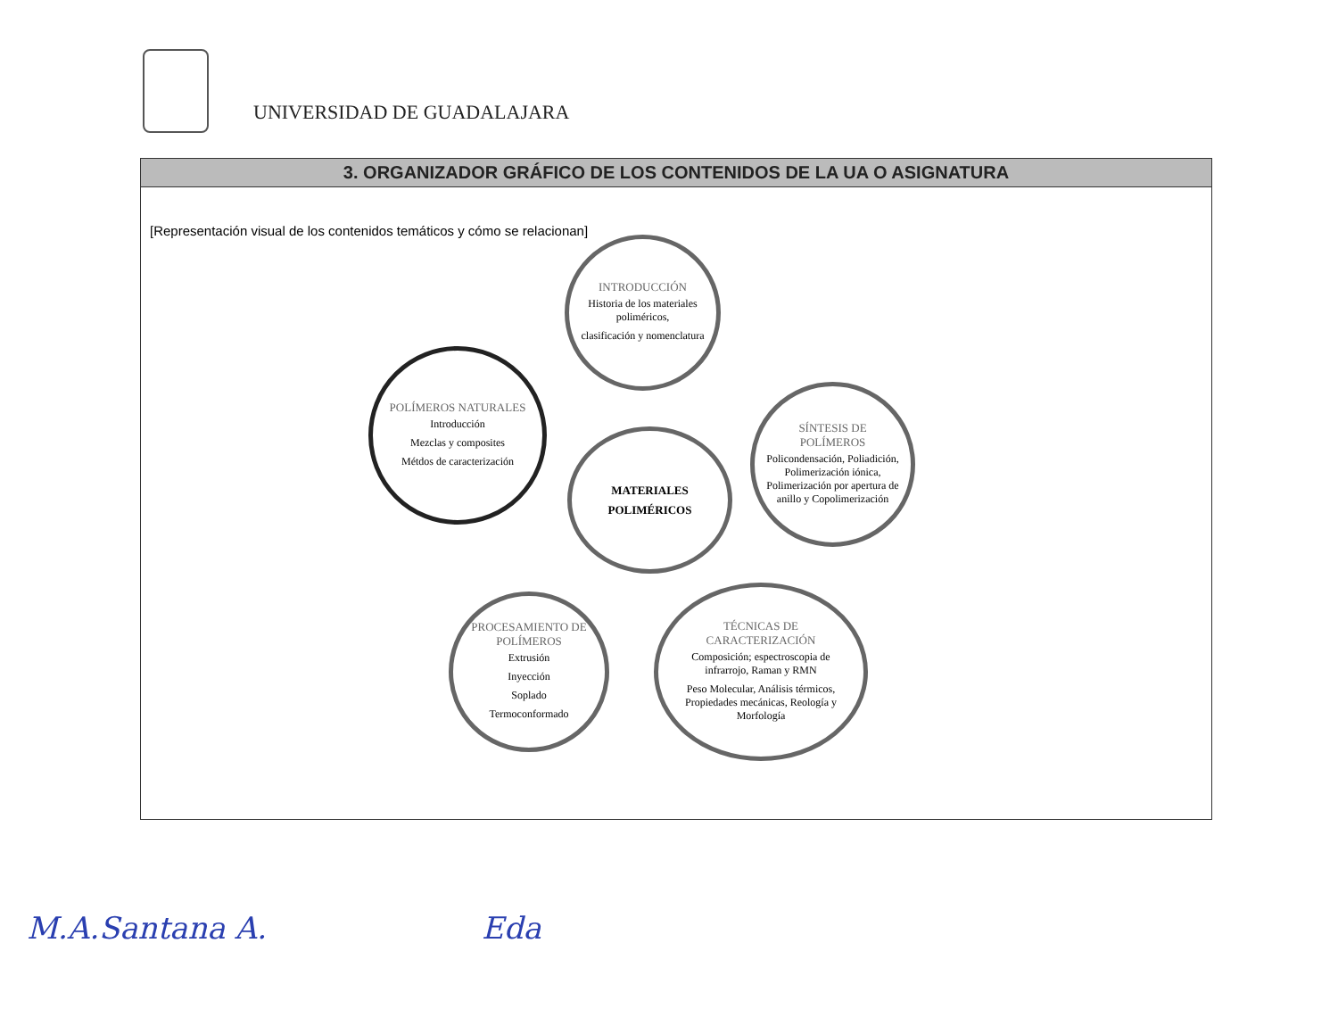UNIVERSIDAD DE GUADALAJARA
3. ORGANIZADOR GRÁFICO DE LOS CONTENIDOS DE LA UA O ASIGNATURA
[Representación visual de los contenidos temáticos y cómo se relacionan]
INTRODUCCIÓN
Historia de los materiales poliméricos,
clasificación y nomenclatura
SÍNTESIS DE POLÍMEROS
Policondensación, Poliadición, Polimerización iónica, Polimerización por apertura de anillo y Copolimerización
MATERIALES
POLIMÉRICOS
POLÍMEROS NATURALES
Introducción
Mezclas y composites
Métdos de caracterización
TÉCNICAS DE CARACTERIZACIÓN
Composición; espectroscopia de infrarrojo, Raman y RMN
Peso Molecular, Análisis térmicos, Propiedades mecánicas, Reología y Morfología
PROCESAMIENTO DE POLÍMEROS
Extrusión
Inyección
Soplado
Termoconformado
M.A.Santana A. Eda